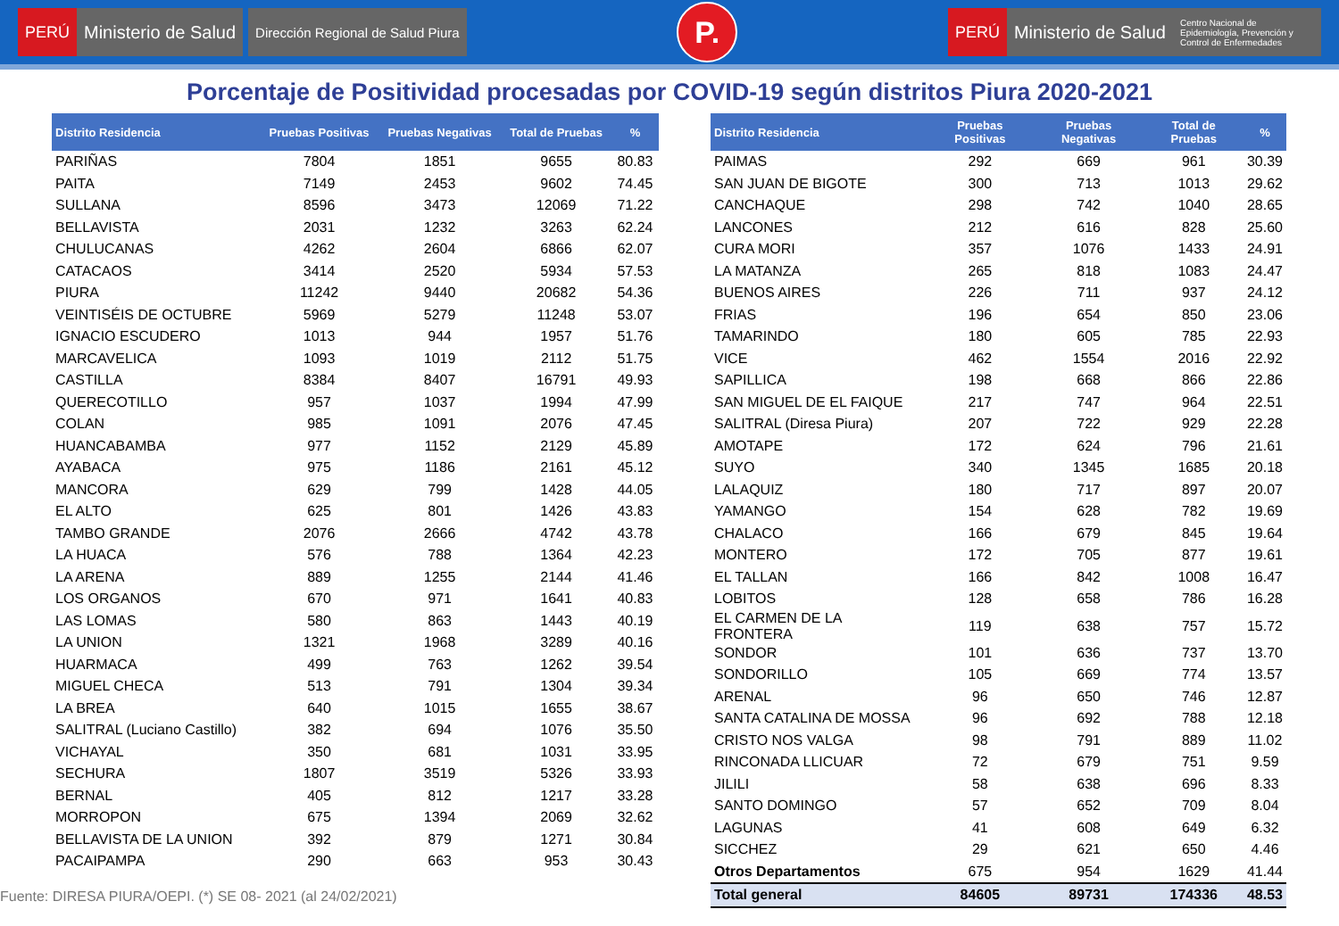PERÚ
Ministerio de Salud
Dirección Regional de Salud Piura
P.
PERÚ
Ministerio de Salud
Centro Nacional de Epidemiología, Prevención y Control de Enfermedades
Porcentaje de Positividad procesadas por COVID-19 según distritos Piura 2020-2021
| Distrito Residencia | Pruebas Positivas | Pruebas Negativas | Total de Pruebas | % |
| --- | --- | --- | --- | --- |
| PARIÑAS | 7804 | 1851 | 9655 | 80.83 |
| PAITA | 7149 | 2453 | 9602 | 74.45 |
| SULLANA | 8596 | 3473 | 12069 | 71.22 |
| BELLAVISTA | 2031 | 1232 | 3263 | 62.24 |
| CHULUCANAS | 4262 | 2604 | 6866 | 62.07 |
| CATACAOS | 3414 | 2520 | 5934 | 57.53 |
| PIURA | 11242 | 9440 | 20682 | 54.36 |
| VEINTISÉIS DE OCTUBRE | 5969 | 5279 | 11248 | 53.07 |
| IGNACIO ESCUDERO | 1013 | 944 | 1957 | 51.76 |
| MARCAVELICA | 1093 | 1019 | 2112 | 51.75 |
| CASTILLA | 8384 | 8407 | 16791 | 49.93 |
| QUERECOTILLO | 957 | 1037 | 1994 | 47.99 |
| COLAN | 985 | 1091 | 2076 | 47.45 |
| HUANCABAMBA | 977 | 1152 | 2129 | 45.89 |
| AYABACA | 975 | 1186 | 2161 | 45.12 |
| MANCORA | 629 | 799 | 1428 | 44.05 |
| EL ALTO | 625 | 801 | 1426 | 43.83 |
| TAMBO GRANDE | 2076 | 2666 | 4742 | 43.78 |
| LA HUACA | 576 | 788 | 1364 | 42.23 |
| LA ARENA | 889 | 1255 | 2144 | 41.46 |
| LOS ORGANOS | 670 | 971 | 1641 | 40.83 |
| LAS LOMAS | 580 | 863 | 1443 | 40.19 |
| LA UNION | 1321 | 1968 | 3289 | 40.16 |
| HUARMACA | 499 | 763 | 1262 | 39.54 |
| MIGUEL CHECA | 513 | 791 | 1304 | 39.34 |
| LA BREA | 640 | 1015 | 1655 | 38.67 |
| SALITRAL (Luciano Castillo) | 382 | 694 | 1076 | 35.50 |
| VICHAYAL | 350 | 681 | 1031 | 33.95 |
| SECHURA | 1807 | 3519 | 5326 | 33.93 |
| BERNAL | 405 | 812 | 1217 | 33.28 |
| MORROPON | 675 | 1394 | 2069 | 32.62 |
| BELLAVISTA DE LA UNION | 392 | 879 | 1271 | 30.84 |
| PACAIPAMPA | 290 | 663 | 953 | 30.43 |
| Distrito Residencia | Pruebas Positivas | Pruebas Negativas | Total de Pruebas | % |
| --- | --- | --- | --- | --- |
| PAIMAS | 292 | 669 | 961 | 30.39 |
| SAN JUAN DE BIGOTE | 300 | 713 | 1013 | 29.62 |
| CANCHAQUE | 298 | 742 | 1040 | 28.65 |
| LANCONES | 212 | 616 | 828 | 25.60 |
| CURA MORI | 357 | 1076 | 1433 | 24.91 |
| LA MATANZA | 265 | 818 | 1083 | 24.47 |
| BUENOS AIRES | 226 | 711 | 937 | 24.12 |
| FRIAS | 196 | 654 | 850 | 23.06 |
| TAMARINDO | 180 | 605 | 785 | 22.93 |
| VICE | 462 | 1554 | 2016 | 22.92 |
| SAPILLICA | 198 | 668 | 866 | 22.86 |
| SAN MIGUEL DE EL FAIQUE | 217 | 747 | 964 | 22.51 |
| SALITRAL (Diresa Piura) | 207 | 722 | 929 | 22.28 |
| AMOTAPE | 172 | 624 | 796 | 21.61 |
| SUYO | 340 | 1345 | 1685 | 20.18 |
| LALAQUIZ | 180 | 717 | 897 | 20.07 |
| YAMANGO | 154 | 628 | 782 | 19.69 |
| CHALACO | 166 | 679 | 845 | 19.64 |
| MONTERO | 172 | 705 | 877 | 19.61 |
| EL TALLAN | 166 | 842 | 1008 | 16.47 |
| LOBITOS | 128 | 658 | 786 | 16.28 |
| EL CARMEN DE LA FRONTERA | 119 | 638 | 757 | 15.72 |
| SONDOR | 101 | 636 | 737 | 13.70 |
| SONDORILLO | 105 | 669 | 774 | 13.57 |
| ARENAL | 96 | 650 | 746 | 12.87 |
| SANTA CATALINA DE MOSSA | 96 | 692 | 788 | 12.18 |
| CRISTO NOS VALGA | 98 | 791 | 889 | 11.02 |
| RINCONADA LLICUAR | 72 | 679 | 751 | 9.59 |
| JILILI | 58 | 638 | 696 | 8.33 |
| SANTO DOMINGO | 57 | 652 | 709 | 8.04 |
| LAGUNAS | 41 | 608 | 649 | 6.32 |
| SICCHEZ | 29 | 621 | 650 | 4.46 |
| Otros Departamentos | 675 | 954 | 1629 | 41.44 |
| Total general | 84605 | 89731 | 174336 | 48.53 |
Fuente: DIRESA PIURA/OEPI. (*) SE 08- 2021 (al 24/02/2021)